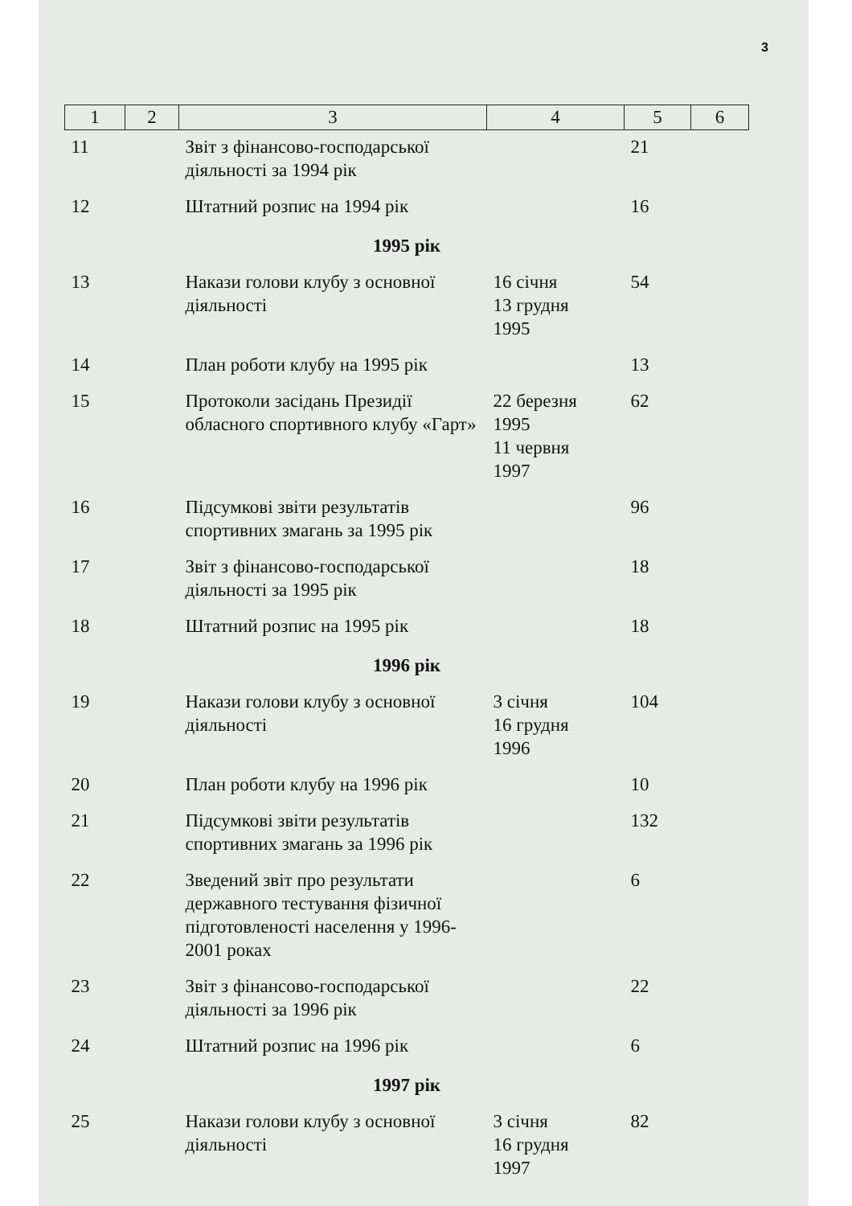3
| 1 | 2 | 3 | 4 | 5 | 6 |
| --- | --- | --- | --- | --- | --- |
| 11 | | Звіт з фінансово-господарської діяльності за 1994 рік | | 21 | |
| 12 | | Штатний розпис на 1994 рік | | 16 | |
| 1995 рік | | | | | |
| 13 | | Накази голови клубу з основної діяльності | 16 січня 13 грудня 1995 | 54 | |
| 14 | | План роботи клубу на 1995 рік | | 13 | |
| 15 | | Протоколи засідань Президії обласного спортивного клубу «Гарт» | 22 березня 1995 11 червня 1997 | 62 | |
| 16 | | Підсумкові звіти результатів спортивних змагань за 1995 рік | | 96 | |
| 17 | | Звіт з фінансово-господарської діяльності за 1995 рік | | 18 | |
| 18 | | Штатний розпис на 1995 рік | | 18 | |
| 1996 рік | | | | | |
| 19 | | Накази голови клубу з основної діяльності | 3 січня 16 грудня 1996 | 104 | |
| 20 | | План роботи клубу на 1996 рік | | 10 | |
| 21 | | Підсумкові звіти результатів спортивних змагань за 1996 рік | | 132 | |
| 22 | | Зведений звіт про результати державного тестування фізичної підготовленості населення у 1996-2001 роках | | 6 | |
| 23 | | Звіт з фінансово-господарської діяльності за 1996 рік | | 22 | |
| 24 | | Штатний розпис на 1996 рік | | 6 | |
| 1997 рік | | | | | |
| 25 | | Накази голови клубу з основної діяльності | 3 січня 16 грудня 1997 | 82 | |